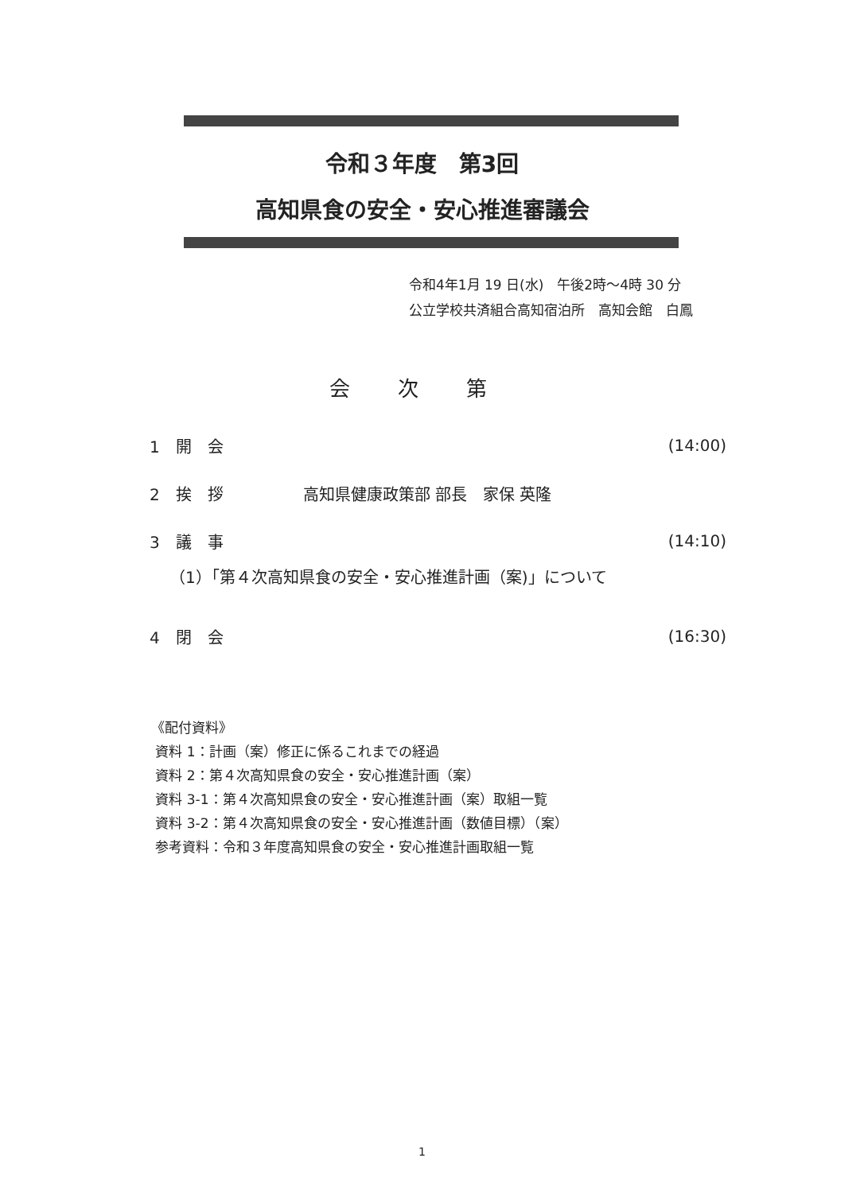令和３年度　第3回
高知県食の安全・安心推進審議会
令和4年1月 19 日(水)　午後2時～4時 30 分
公立学校共済組合高知宿泊所　高知会館　白鳳
会次第
1　開　会 (14:00)
2　挨　拶　　　　　高知県健康政策部 部長　家保 英隆
3　議　事 (14:10)
（1）「第４次高知県食の安全・安心推進計画（案)」について
4　閉　会 (16:30)
《配付資料》
資料 1：計画（案）修正に係るこれまでの経過
資料 2：第４次高知県食の安全・安心推進計画（案）
資料 3-1：第４次高知県食の安全・安心推進計画（案）取組一覧
資料 3-2：第４次高知県食の安全・安心推進計画（数値目標）（案）
参考資料：令和３年度高知県食の安全・安心推進計画取組一覧
1